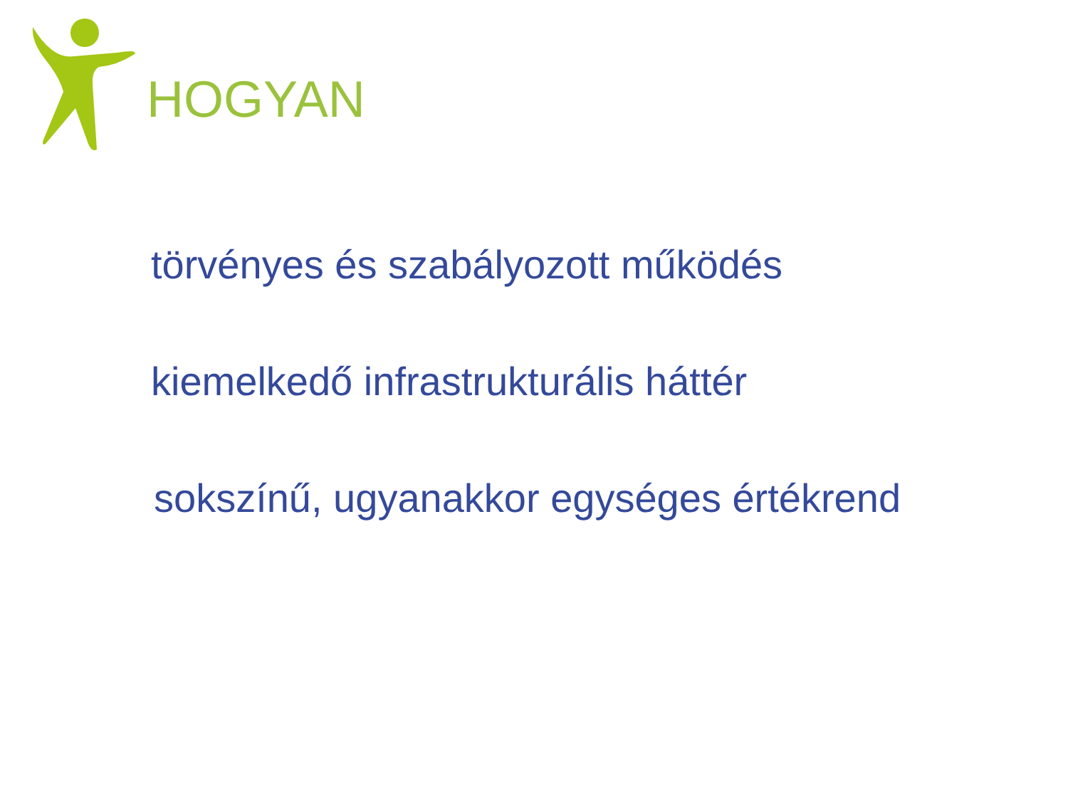HOGYAN
törvényes és szabályozott működés
kiemelkedő infrastrukturális háttér
sokszínű, ugyanakkor egységes értékrend